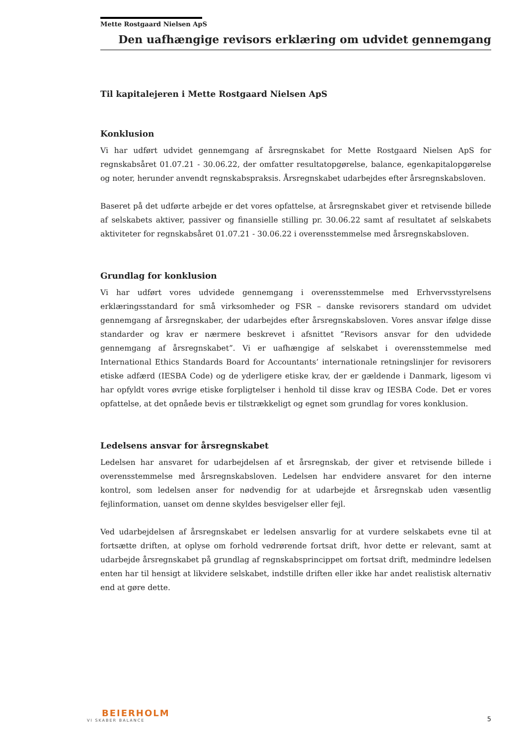Mette Rostgaard Nielsen ApS
Den uafhængige revisors erklæring om udvidet gennemgang
Til kapitalejeren i Mette Rostgaard Nielsen ApS
Konklusion
Vi har udført udvidet gennemgang af årsregnskabet for Mette Rostgaard Nielsen ApS for regnskabsåret 01.07.21 - 30.06.22, der omfatter resultatopgørelse, balance, egenkapitalopgørelse og noter, herunder anvendt regnskabspraksis. Årsregnskabet udarbejdes efter årsregnskabsloven.
Baseret på det udførte arbejde er det vores opfattelse, at årsregnskabet giver et retvisende billede af selskabets aktiver, passiver og finansielle stilling pr. 30.06.22 samt af resultatet af selskabets aktiviteter for regnskabsåret 01.07.21 - 30.06.22 i overensstemmelse med årsregnskabsloven.
Grundlag for konklusion
Vi har udført vores udvidede gennemgang i overensstemmelse med Erhvervsstyrelsens erklæringsstandard for små virksomheder og FSR – danske revisorers standard om udvidet gennemgang af årsregnskaber, der udarbejdes efter årsregnskabsloven. Vores ansvar ifølge disse standarder og krav er nærmere beskrevet i afsnittet ”Revisors ansvar for den udvidede gennemgang af årsregnskabet”. Vi er uafhængige af selskabet i overensstemmelse med International Ethics Standards Board for Accountants’ internationale retningslinjer for revisorers etiske adfærd (IESBA Code) og de yderligere etiske krav, der er gældende i Danmark, ligesom vi har opfyldt vores øvrige etiske forpligtelser i henhold til disse krav og IESBA Code. Det er vores opfattelse, at det opnåede bevis er tilstrækkeligt og egnet som grundlag for vores konklusion.
Ledelsens ansvar for årsregnskabet
Ledelsen har ansvaret for udarbejdelsen af et årsregnskab, der giver et retvisende billede i overensstemmelse med årsregnskabsloven. Ledelsen har endvidere ansvaret for den interne kontrol, som ledelsen anser for nødvendig for at udarbejde et årsregnskab uden væsentlig fejlinformation, uanset om denne skyldes besvigelser eller fejl.
Ved udarbejdelsen af årsregnskabet er ledelsen ansvarlig for at vurdere selskabets evne til at fortsætte driften, at oplyse om forhold vedrørende fortsat drift, hvor dette er relevant, samt at udarbejde årsregnskabet på grundlag af regnskabsprincippet om fortsat drift, medmindre ledelsen enten har til hensigt at likvidere selskabet, indstille driften eller ikke har andet realistisk alternativ end at gøre dette.
BEIERHOLM
VI SKABER BALANCE
5